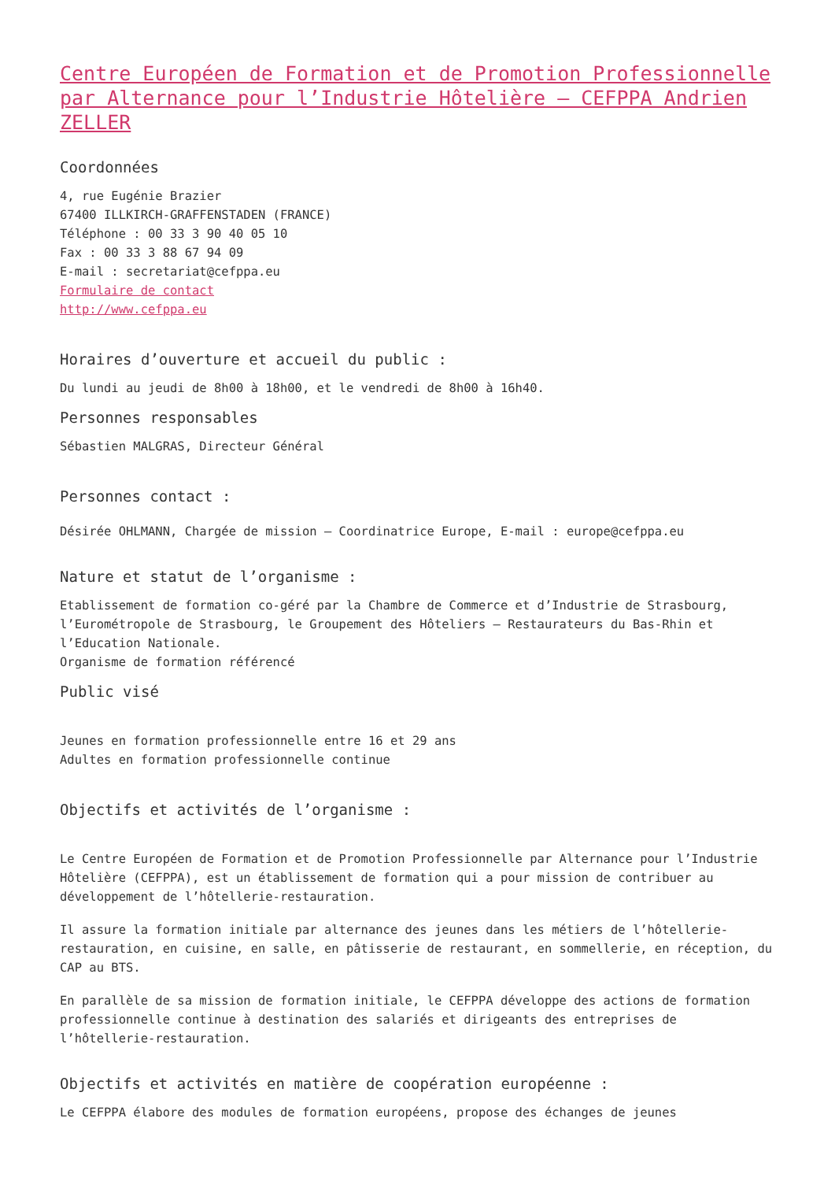Centre Européen de Formation et de Promotion Professionnelle par Alternance pour l’Industrie Hôtelière – CEFPPA Andrien ZELLER
Coordonnées
4, rue Eugénie Brazier
67400 ILLKIRCH-GRAFFENSTADEN (FRANCE)
Téléphone : 00 33 3 90 40 05 10
Fax : 00 33 3 88 67 94 09
E-mail : secretariat@cefppa.eu
Formulaire de contact
http://www.cefppa.eu
Horaires d’ouverture et accueil du public :
Du lundi au jeudi de 8h00 à 18h00, et le vendredi de 8h00 à 16h40.
Personnes responsables
Sébastien MALGRAS, Directeur Général
Personnes contact :
Désirée OHLMANN, Chargée de mission – Coordinatrice Europe, E-mail : europe@cefppa.eu
Nature et statut de l’organisme :
Etablissement de formation co-géré par la Chambre de Commerce et d’Industrie de Strasbourg, l’Eurométropole de Strasbourg, le Groupement des Hôteliers – Restaurateurs du Bas-Rhin et l’Education Nationale.
Organisme de formation référencé
Public visé
Jeunes en formation professionnelle entre 16 et 29 ans
Adultes en formation professionnelle continue
Objectifs et activités de l’organisme :
Le Centre Européen de Formation et de Promotion Professionnelle par Alternance pour l’Industrie Hôtelière (CEFPPA), est un établissement de formation qui a pour mission de contribuer au développement de l’hôtellerie-restauration.
Il assure la formation initiale par alternance des jeunes dans les métiers de l’hôtellerie-restauration, en cuisine, en salle, en pâtisserie de restaurant, en sommellerie, en réception, du CAP au BTS.
En parallèle de sa mission de formation initiale, le CEFPPA développe des actions de formation professionnelle continue à destination des salariés et dirigeants des entreprises de l’hôtellerie-restauration.
Objectifs et activités en matière de coopération européenne :
Le CEFPPA élabore des modules de formation européens, propose des échanges de jeunes